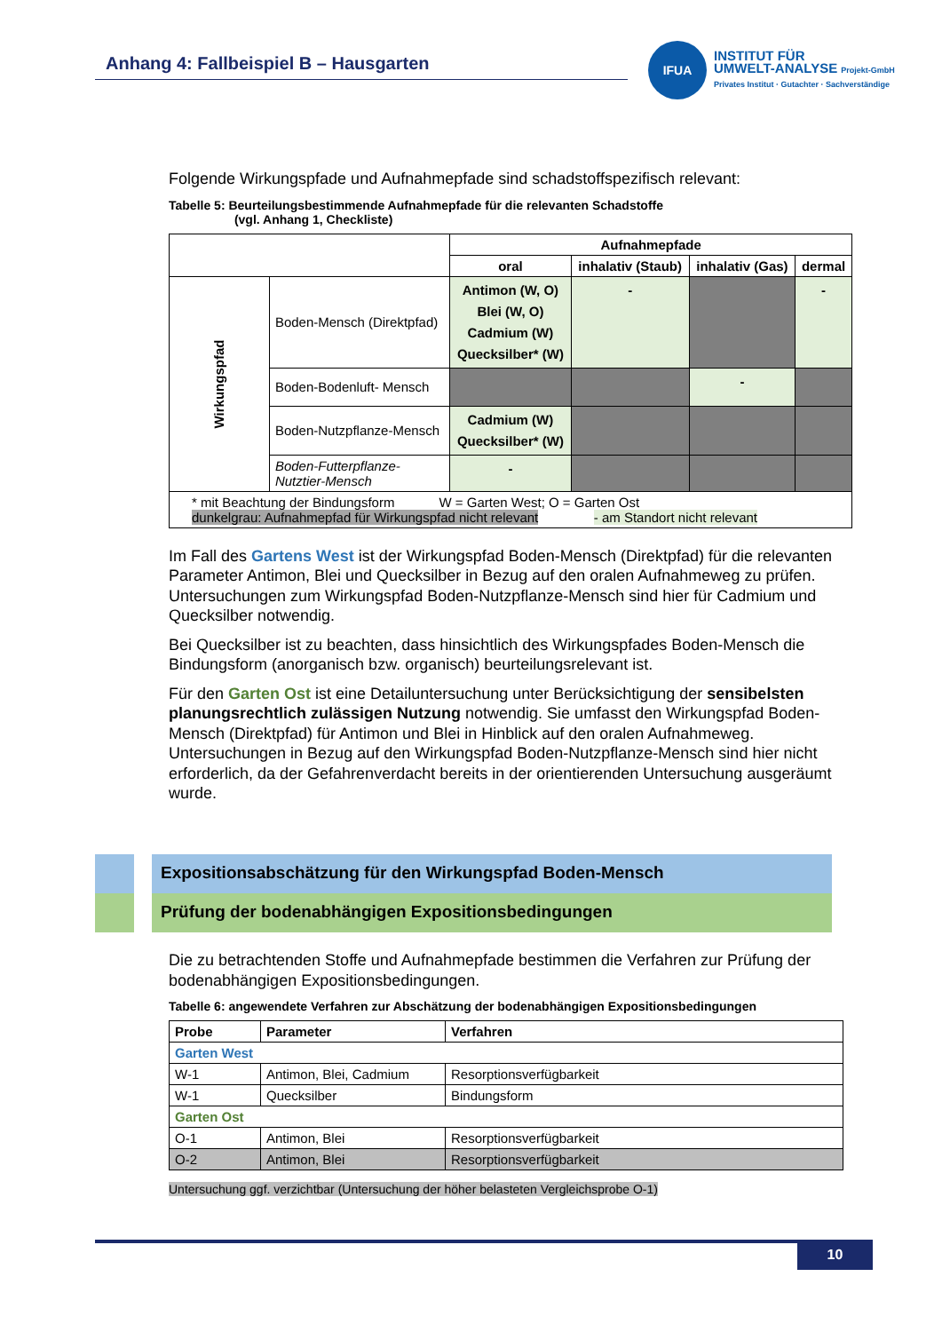Anhang 4: Fallbeispiel B – Hausgarten
IFUA
INSTITUT FÜR
UMWELT-ANALYSE Projekt-GmbH
Privates Institut · Gutachter · Sachverständige
Folgende Wirkungspfade und Aufnahmepfade sind schadstoffspezifisch relevant:
Tabelle 5: Beurteilungsbestimmende Aufnahmepfade für die relevanten Schadstoffe
(vgl. Anhang 1, Checkliste)
| | | Aufnahmepfade | | | |
| | | oral | inhalativ (Staub) | inhalativ (Gas) | dermal |
| Wirkungspfad | Boden-Mensch (Direktpfad) | Antimon (W, O) Blei (W, O) Cadmium (W) Quecksilber* (W) | - | | - |
| | Boden-Bodenluft- Mensch | | | - | |
| | Boden-Nutzpflanze-Mensch | Cadmium (W) Quecksilber* (W) | | | |
| | Boden-Futterpflanze- Nutztier-Mensch | - | | | |
| * mit Beachtung der Bindungsform W = Garten West; O = Garten Ost dunkelgrau: Aufnahmepfad für Wirkungspfad nicht relevant - am Standort nicht relevant | | | | | |
Im Fall des Gartens West ist der Wirkungspfad Boden-Mensch (Direktpfad) für die relevanten Parameter Antimon, Blei und Quecksilber in Bezug auf den oralen Aufnahmeweg zu prüfen. Untersuchungen zum Wirkungspfad Boden-Nutzpflanze-Mensch sind hier für Cadmium und Quecksilber notwendig.
Bei Quecksilber ist zu beachten, dass hinsichtlich des Wirkungspfades Boden-Mensch die Bindungsform (anorganisch bzw. organisch) beurteilungsrelevant ist.
Für den Garten Ost ist eine Detailuntersuchung unter Berücksichtigung der sensibelsten planungsrechtlich zulässigen Nutzung notwendig. Sie umfasst den Wirkungspfad Boden-Mensch (Direktpfad) für Antimon und Blei in Hinblick auf den oralen Aufnahmeweg. Untersuchungen in Bezug auf den Wirkungspfad Boden-Nutzpflanze-Mensch sind hier nicht erforderlich, da der Gefahrenverdacht bereits in der orientierenden Untersuchung ausgeräumt wurde.
Expositionsabschätzung für den Wirkungspfad Boden-Mensch
Prüfung der bodenabhängigen Expositionsbedingungen
Die zu betrachtenden Stoffe und Aufnahmepfade bestimmen die Verfahren zur Prüfung der bodenabhängigen Expositionsbedingungen.
Tabelle 6: angewendete Verfahren zur Abschätzung der bodenabhängigen Expositionsbedingungen
| Probe | Parameter | Verfahren |
| --- | --- | --- |
| Garten West | | |
| W-1 | Antimon, Blei, Cadmium | Resorptionsverfügbarkeit |
| W-1 | Quecksilber | Bindungsform |
| Garten Ost | | |
| O-1 | Antimon, Blei | Resorptionsverfügbarkeit |
| O-2 | Antimon, Blei | Resorptionsverfügbarkeit |
Untersuchung ggf. verzichtbar (Untersuchung der höher belasteten Vergleichsprobe O-1)
10